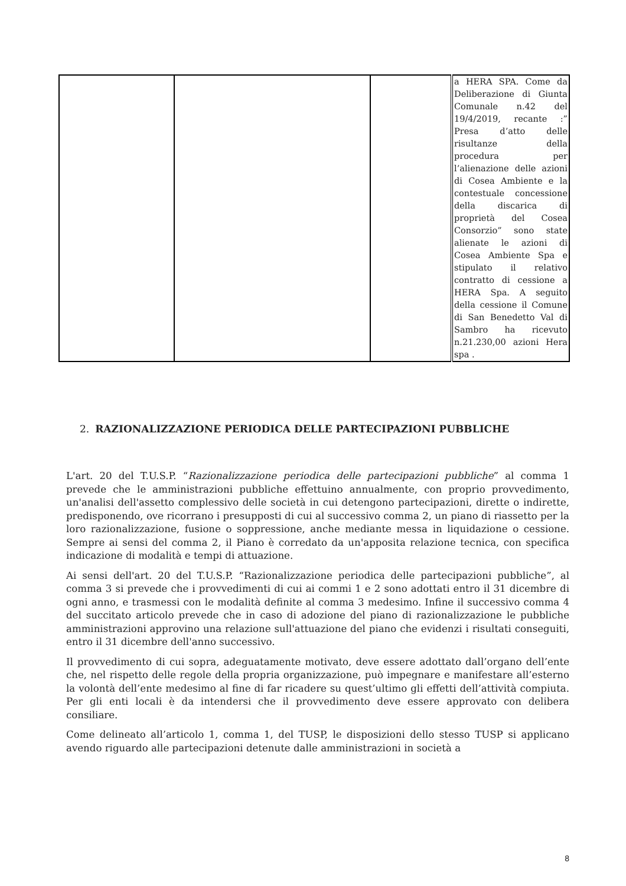| | | | a HERA SPA. Come da Deliberazione di Giunta Comunale n.42 del 19/4/2019, recante :” Presa d’atto delle risultanze della procedura per l’alienazione delle azioni di Cosea Ambiente e la contestuale concessione della discarica di proprietà del Cosea Consorzio” sono state alienate le azioni di Cosea Ambiente Spa e stipulato il relativo contratto di cessione a HERA Spa. A seguito della cessione il Comune di San Benedetto Val di Sambro ha ricevuto n.21.230,00 azioni Hera spa . |
2. RAZIONALIZZAZIONE PERIODICA DELLE PARTECIPAZIONI PUBBLICHE
L'art. 20 del T.U.S.P. “Razionalizzazione periodica delle partecipazioni pubbliche” al comma 1 prevede che le amministrazioni pubbliche effettuino annualmente, con proprio provvedimento, un'analisi dell'assetto complessivo delle società in cui detengono partecipazioni, dirette o indirette, predisponendo, ove ricorrano i presupposti di cui al successivo comma 2, un piano di riassetto per la loro razionalizzazione, fusione o soppressione, anche mediante messa in liquidazione o cessione. Sempre ai sensi del comma 2, il Piano è corredato da un'apposita relazione tecnica, con specifica indicazione di modalità e tempi di attuazione.
Ai sensi dell'art. 20 del T.U.S.P. “Razionalizzazione periodica delle partecipazioni pubbliche”, al comma 3 si prevede che i provvedimenti di cui ai commi 1 e 2 sono adottati entro il 31 dicembre di ogni anno, e trasmessi con le modalità definite al comma 3 medesimo. Infine il successivo comma 4 del succitato articolo prevede che in caso di adozione del piano di razionalizzazione le pubbliche amministrazioni approvino una relazione sull'attuazione del piano che evidenzi i risultati conseguiti, entro il 31 dicembre dell'anno successivo.
Il provvedimento di cui sopra, adeguatamente motivato, deve essere adottato dall’organo dell’ente che, nel rispetto delle regole della propria organizzazione, può impegnare e manifestare all’esterno la volontà dell’ente medesimo al fine di far ricadere su quest’ultimo gli effetti dell’attività compiuta. Per gli enti locali è da intendersi che il provvedimento deve essere approvato con delibera consiliare.
Come delineato all’articolo 1, comma 1, del TUSP, le disposizioni dello stesso TUSP si applicano avendo riguardo alle partecipazioni detenute dalle amministrazioni in società a
8